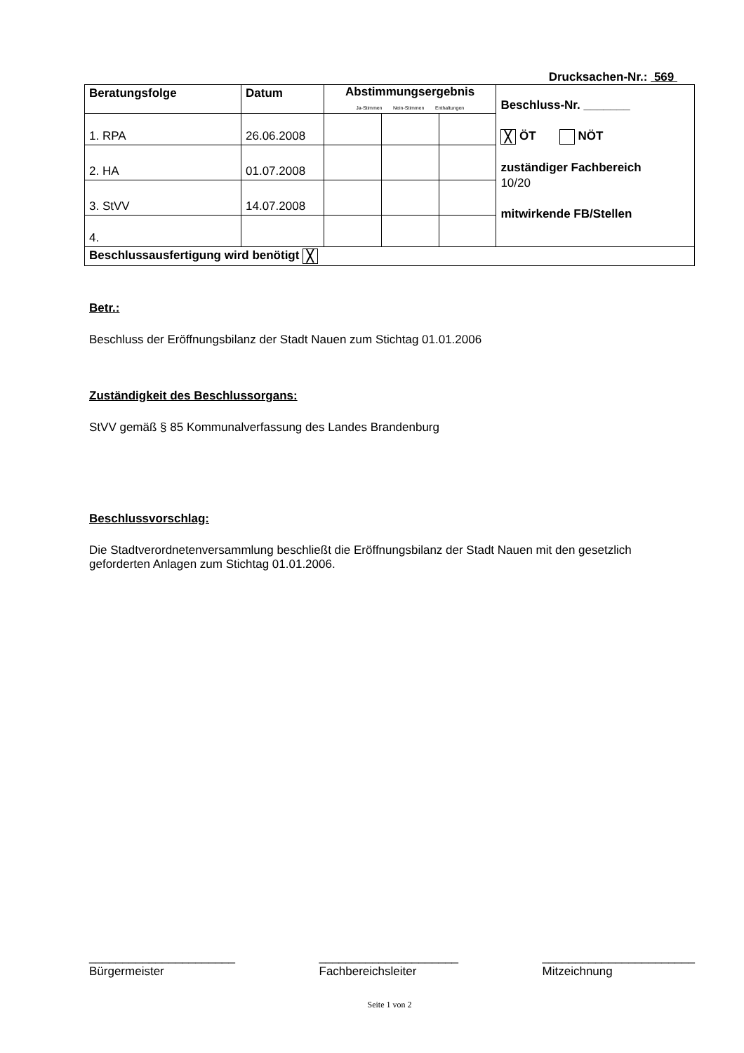Drucksachen-Nr.: 569
| Beratungsfolge | Datum | Abstimmungsergebnis Ja-Stimmen Nein-Stimmen Enthaltungen | | | Beschluss-Nr. _______ ╳ ÖT NÖT zuständiger Fachbereich 10/20 mitwirkende FB/Stellen |
| 1. RPA | 26.06.2008 | | | | |
| 2. HA | 01.07.2008 | | | | |
| 3. StVV | 14.07.2008 | | | | |
| 4. | | | | | |
| Beschlussausfertigung wird benötigt ╳ | | | | | |
Betr.:
Beschluss der Eröffnungsbilanz der Stadt Nauen zum Stichtag 01.01.2006
Zuständigkeit des Beschlussorgans:
StVV gemäß § 85 Kommunalverfassung des Landes Brandenburg
Beschlussvorschlag:
Die Stadtverordnetenversammlung beschließt die Eröffnungsbilanz der Stadt Nauen mit den gesetzlich geforderten Anlagen zum Stichtag 01.01.2006.
______________________
Bürgermeister
_____________________
Fachbereichsleiter
_______________________
Mitzeichnung
Seite 1 von 2